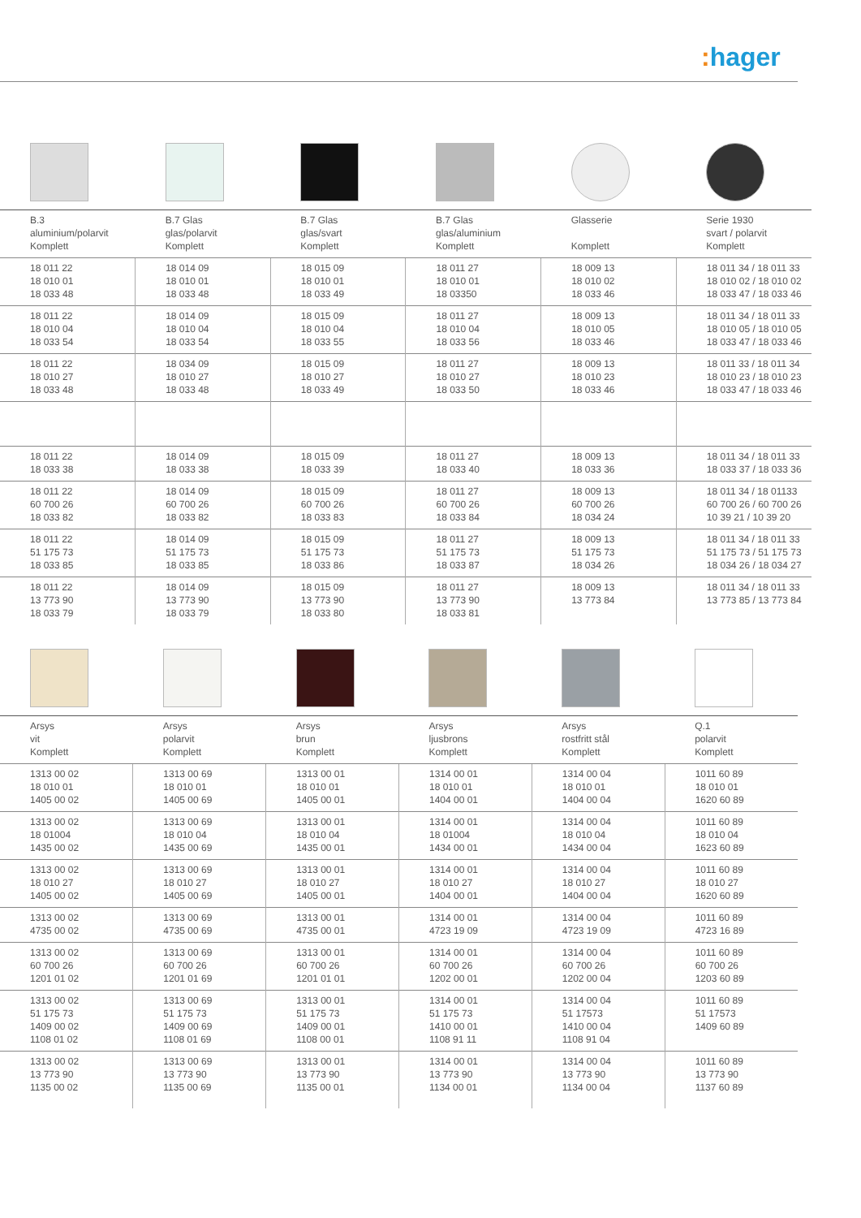: hager
| B.3 aluminium/polarvit Komplett | B.7 Glas glas/polarvit Komplett | B.7 Glas glas/svart Komplett | B.7 Glas glas/aluminium Komplett | Glasserie Komplett | Serie 1930 svart / polarvit Komplett |
| 18 011 22 18 010 01 18 033 48 | 18 014 09 18 010 01 18 033 48 | 18 015 09 18 010 01 18 033 49 | 18 011 27 18 010 01 18 03350 | 18 009 13 18 010 02 18 033 46 | 18 011 34 / 18 011 33 18 010 02 / 18 010 02 18 033 47 / 18 033 46 |
| 18 011 22 18 010 04 18 033 54 | 18 014 09 18 010 04 18 033 54 | 18 015 09 18 010 04 18 033 55 | 18 011 27 18 010 04 18 033 56 | 18 009 13 18 010 05 18 033 46 | 18 011 34 / 18 011 33 18 010 05 / 18 010 05 18 033 47 / 18 033 46 |
| 18 011 22 18 010 27 18 033 48 | 18 034 09 18 010 27 18 033 48 | 18 015 09 18 010 27 18 033 49 | 18 011 27 18 010 27 18 033 50 | 18 009 13 18 010 23 18 033 46 | 18 011 33 / 18 011 34 18 010 23 / 18 010 23 18 033 47 / 18 033 46 |
| 18 011 22 18 033 38 | 18 014 09 18 033 38 | 18 015 09 18 033 39 | 18 011 27 18 033 40 | 18 009 13 18 033 36 | 18 011 34 / 18 011 33 18 033 37 / 18 033 36 |
| 18 011 22 60 700 26 18 033 82 | 18 014 09 60 700 26 18 033 82 | 18 015 09 60 700 26 18 033 83 | 18 011 27 60 700 26 18 033 84 | 18 009 13 60 700 26 18 034 24 | 18 011 34 / 18 01133 60 700 26 / 60 700 26 10 39 21 / 10 39 20 |
| 18 011 22 51 175 73 18 033 85 | 18 014 09 51 175 73 18 033 85 | 18 015 09 51 175 73 18 033 86 | 18 011 27 51 175 73 18 033 87 | 18 009 13 51 175 73 18 034 26 | 18 011 34 / 18 011 33 51 175 73 / 51 175 73 18 034 26 / 18 034 27 |
| 18 011 22 13 773 90 18 033 79 | 18 014 09 13 773 90 18 033 79 | 18 015 09 13 773 90 18 033 80 | 18 011 27 13 773 90 18 033 81 | 18 009 13 13 773 84 | 18 011 34 / 18 011 33 13 773 85 / 13 773 84 |
| Arsys vit Komplett | Arsys polarvit Komplett | Arsys brun Komplett | Arsys ljusbrons Komplett | Arsys rostfritt stål Komplett | Q.1 polarvit Komplett |
| 1313 00 02 18 010 01 1405 00 02 | 1313 00 69 18 010 01 1405 00 69 | 1313 00 01 18 010 01 1405 00 01 | 1314 00 01 18 010 01 1404 00 01 | 1314 00 04 18 010 01 1404 00 04 | 1011 60 89 18 010 01 1620 60 89 |
| 1313 00 02 18 01004 1435 00 02 | 1313 00 69 18 010 04 1435 00 69 | 1313 00 01 18 010 04 1435 00 01 | 1314 00 01 18 01004 1434 00 01 | 1314 00 04 18 010 04 1434 00 04 | 1011 60 89 18 010 04 1623 60 89 |
| 1313 00 02 18 010 27 1405 00 02 | 1313 00 69 18 010 27 1405 00 69 | 1313 00 01 18 010 27 1405 00 01 | 1314 00 01 18 010 27 1404 00 01 | 1314 00 04 18 010 27 1404 00 04 | 1011 60 89 18 010 27 1620 60 89 |
| 1313 00 02 4735 00 02 | 1313 00 69 4735 00 69 | 1313 00 01 4735 00 01 | 1314 00 01 4723 19 09 | 1314 00 04 4723 19 09 | 1011 60 89 4723 16 89 |
| 1313 00 02 60 700 26 1201 01 02 | 1313 00 69 60 700 26 1201 01 69 | 1313 00 01 60 700 26 1201 01 01 | 1314 00 01 60 700 26 1202 00 01 | 1314 00 04 60 700 26 1202 00 04 | 1011 60 89 60 700 26 1203 60 89 |
| 1313 00 02 51 175 73 1409 00 02 1108 01 02 | 1313 00 69 51 175 73 1409 00 69 1108 01 69 | 1313 00 01 51 175 73 1409 00 01 1108 00 01 | 1314 00 01 51 175 73 1410 00 01 1108 91 11 | 1314 00 04 51 17573 1410 00 04 1108 91 04 | 1011 60 89 51 17573 1409 60 89 |
| 1313 00 02 13 773 90 1135 00 02 | 1313 00 69 13 773 90 1135 00 69 | 1313 00 01 13 773 90 1135 00 01 | 1314 00 01 13 773 90 1134 00 01 | 1314 00 04 13 773 90 1134 00 04 | 1011 60 89 13 773 90 1137 60 89 |